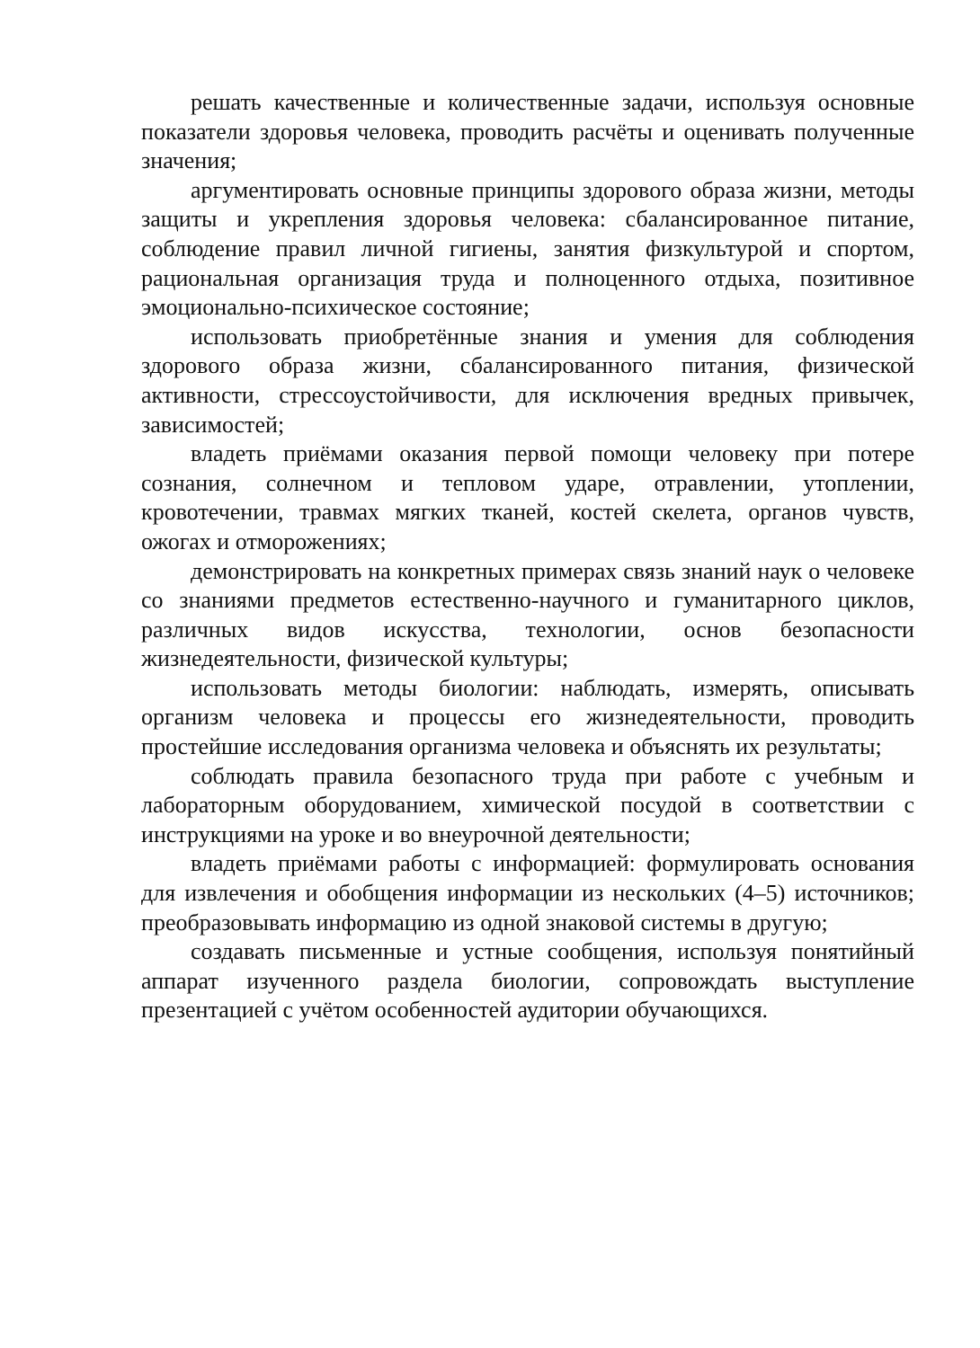решать качественные и количественные задачи, используя основные показатели здоровья человека, проводить расчёты и оценивать полученные значения;
аргументировать основные принципы здорового образа жизни, методы защиты и укрепления здоровья человека: сбалансированное питание, соблюдение правил личной гигиены, занятия физкультурой и спортом, рациональная организация труда и полноценного отдыха, позитивное эмоционально-психическое состояние;
использовать приобретённые знания и умения для соблюдения здорового образа жизни, сбалансированного питания, физической активности, стрессоустойчивости, для исключения вредных привычек, зависимостей;
владеть приёмами оказания первой помощи человеку при потере сознания, солнечном и тепловом ударе, отравлении, утоплении, кровотечении, травмах мягких тканей, костей скелета, органов чувств, ожогах и отморожениях;
демонстрировать на конкретных примерах связь знаний наук о человеке со знаниями предметов естественно-научного и гуманитарного циклов, различных видов искусства, технологии, основ безопасности жизнедеятельности, физической культуры;
использовать методы биологии: наблюдать, измерять, описывать организм человека и процессы его жизнедеятельности, проводить простейшие исследования организма человека и объяснять их результаты;
соблюдать правила безопасного труда при работе с учебным и лабораторным оборудованием, химической посудой в соответствии с инструкциями на уроке и во внеурочной деятельности;
владеть приёмами работы с информацией: формулировать основания для извлечения и обобщения информации из нескольких (4–5) источников; преобразовывать информацию из одной знаковой системы в другую;
создавать письменные и устные сообщения, используя понятийный аппарат изученного раздела биологии, сопровождать выступление презентацией с учётом особенностей аудитории обучающихся.